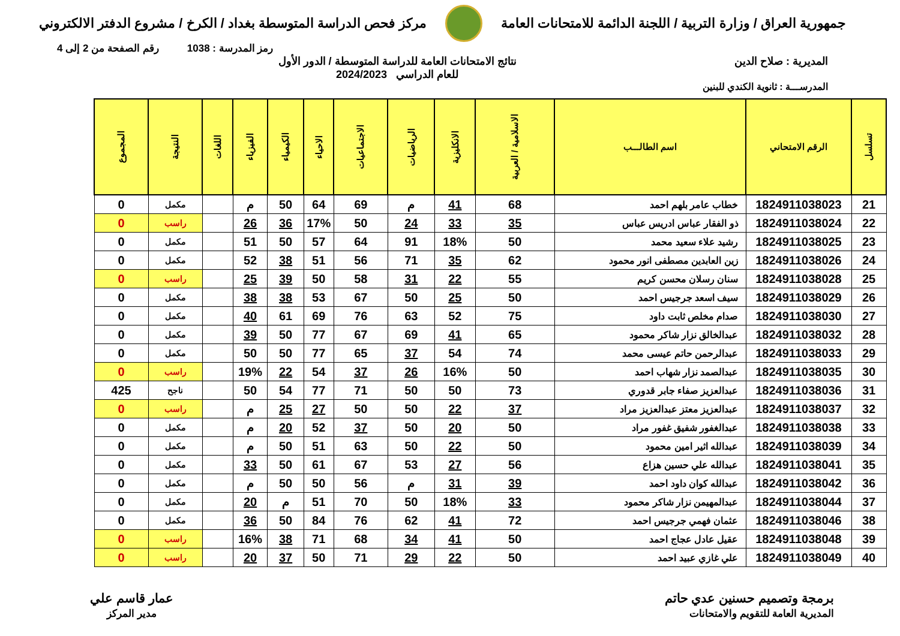جمهورية العراق / وزارة التربية / اللجنة الدائمة للامتحانات العامة
مركز فحص الدراسة المتوسطة بغداد / الكرخ / مشروع الدفتر الالكتروني
رمز المدرسة : 1038 رقم الصفحة من 2 إلى 4
المديرية : صلاح الدين نتائج الامتحانات العامة للدراسة المتوسطة / الدور الأول
للعام الدراسي 2024/2023
المدرســـة : ثانوية الكندي للبنين
| تسلسل | الرقم الامتحاني | اسم الطالـــب | الاسلامية / العربية | الانكليزية | الرياضيات | الاجتماعيات | الاحياء | الكيمياء | الفيزياء | اللغات | النتيجة | المجموع |
| --- | --- | --- | --- | --- | --- | --- | --- | --- | --- | --- | --- | --- |
| 21 | 1824911038023 | خطاب عامر بلهم احمد | 68 | 41 | م | 69 | 64 | 50 | م | | مكمل | 0 |
| 22 | 1824911038024 | ذو الفقار عباس ادريس عباس | 35 | 33 | 24 | 50 | 17% | 36 | 26 | | راسب | 0 |
| 23 | 1824911038025 | رشيد علاء سعيد محمد | 50 | 18% | 91 | 64 | 57 | 50 | 51 | | مكمل | 0 |
| 24 | 1824911038026 | زين العابدين مصطفى انور محمود | 62 | 35 | 71 | 56 | 51 | 38 | 52 | | مكمل | 0 |
| 25 | 1824911038028 | سنان رسلان محسن كريم | 55 | 22 | 31 | 58 | 50 | 39 | 25 | | راسب | 0 |
| 26 | 1824911038029 | سيف اسعد جرجيس احمد | 50 | 25 | 50 | 67 | 53 | 38 | 38 | | مكمل | 0 |
| 27 | 1824911038030 | صدام مخلص ثابت داود | 75 | 52 | 63 | 76 | 69 | 61 | 40 | | مكمل | 0 |
| 28 | 1824911038032 | عبدالخالق نزار شاكر محمود | 65 | 41 | 69 | 67 | 77 | 50 | 39 | | مكمل | 0 |
| 29 | 1824911038033 | عبدالرحمن حاتم عيسى محمد | 74 | 54 | 37 | 65 | 77 | 50 | 50 | | مكمل | 0 |
| 30 | 1824911038035 | عبدالصمد نزار شهاب احمد | 50 | 16% | 26 | 37 | 54 | 22 | 19% | | راسب | 0 |
| 31 | 1824911038036 | عبدالعزيز صفاء جابر قدوري | 73 | 50 | 50 | 71 | 77 | 54 | 50 | | ناجح | 425 |
| 32 | 1824911038037 | عبدالعزيز معتز عبدالعزيز مراد | 37 | 22 | 50 | 50 | 27 | 25 | م | | راسب | 0 |
| 33 | 1824911038038 | عبدالغفور شفيق غفور مراد | 50 | 20 | 50 | 37 | 52 | 20 | م | | مكمل | 0 |
| 34 | 1824911038039 | عبدالله اثير امين محمود | 50 | 22 | 50 | 63 | 51 | 50 | م | | مكمل | 0 |
| 35 | 1824911038041 | عبدالله علي حسين هزاع | 56 | 27 | 53 | 67 | 61 | 50 | 33 | | مكمل | 0 |
| 36 | 1824911038042 | عبدالله كوان داود احمد | 39 | 31 | م | 56 | 50 | 50 | م | | مكمل | 0 |
| 37 | 1824911038044 | عبدالمهيمن نزار شاكر محمود | 33 | 18% | 50 | 70 | 51 | م | 20 | | مكمل | 0 |
| 38 | 1824911038046 | عثمان فهمي جرجيس احمد | 72 | 41 | 62 | 76 | 84 | 50 | 36 | | مكمل | 0 |
| 39 | 1824911038048 | عقيل عادل عجاج احمد | 50 | 41 | 34 | 68 | 71 | 38 | 16% | | راسب | 0 |
| 40 | 1824911038049 | علي غازي عبيد احمد | 50 | 22 | 29 | 71 | 50 | 37 | 20 | | راسب | 0 |
برمجة وتصميم حسنين عدي حاتم
المديرية العامة للتقويم والامتحانات
عمار قاسم علي
مدير المركز